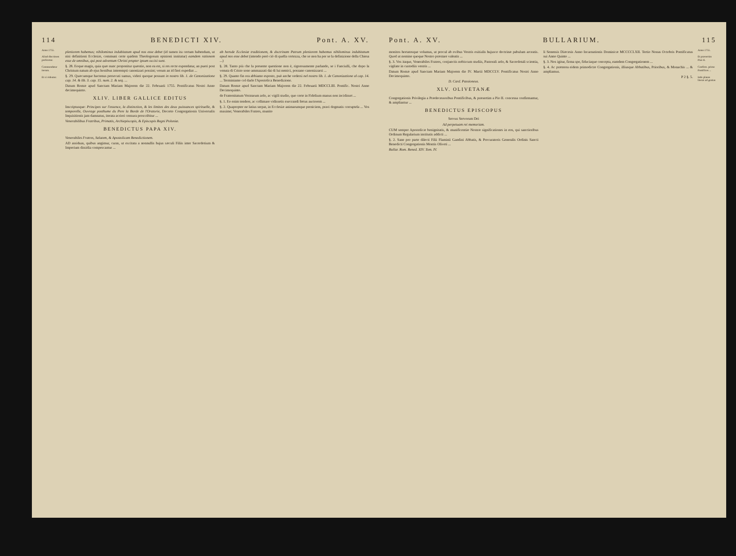114 BENEDICTI XIV. Pont. A. XV.
Anno 1755.
Aliud discrimen proferetur.
Commendatur iterum.
Et si videatur.
pleniorem habemus; nihilominus indubitatum apud nos esse debet (id tamen ita certum habendum, ut nisi definitioni Ecclesiæ, communi certe quidem Theologorum opinioni innitatur) eamdem rationem esse de omnibus, qui post adventum Christi propter ipsum occisi sunt.
§. 28. Eoque magis, quia quæ nunc proponitur quæstio, non ea est, si res recte expendatur, an pueri post Christum natum ab ejus hostibus interempti canonizari possint; verum an id fieri expediat ...
§. 29. Quæcumque hactenus persecuti sumus, videri quoque possunt in nostro lib. 1. de Canonizatione cap. 14. & lib. 3. cap. 15. num. 2. & seq. ...
Datum Romæ apud Sanctam Mariam Majorem die 22. Februarii 1755. Pontificatus Nostri Anno decimoquinto.
XLIV. LIBER GALLICE EDITUS
Inscriptusque: Principes sur l'essence, la distinction, & les limites des deux puissances spirituelle, & temporelle, Ouvrage posthume du Pere la Borde de l'Oratorie, Decreto Congregationis Universalis Inquisitionis jam damnatus, iterata acriori censura proscribitur ...
Venerabilibus Fratribus, Primatis, Archiepiscopis, & Episcopis Regni Poloniæ.
BENEDICTUS PAPA XIV.
Venerabiles Fratres, Salutem, & Apostolicam Benedictionem.
AD assiduas, quibus angimur, curas, ut excitata a nonnullis hujus sæculi Filiis inter Sacerdotium & Imperium dissidia compescantur ...
ab herode Ecclesiæ traditionem, & doctrinam Patrum pleniorem habemus nihilominus indubitatum apud nos esse debet (intendo però ciò di quella certezza, che se non ha per se la definizione della Chiesa ...)
§. 28. Tanto più che la presente questione non è, rigorosamente parlando, se i Fanciulli, che dopo la venuta di Cristo sono ammazzati dai di lui nemici, possano canonizzarsi ...
§. 29. Quanto fin ora abbiamo esposto, può anche vedersi nel nostro lib. 1. de Canonizatione al cap. 14. ... Terminiamo col darle l'Apostolica Benedizione.
Datum Romæ apud Sanctam Mariam Majorem die 22. Februarii MDCCLIII. Pontific. Nostri Anno Decimoquinto.
de Fraternitatum Vestrarum zelo, ac vigili studio, quo certe in Fidelium manus non incidisset ...
§. 1. Eo enim tendere, ac collimare vidissetis execrandi fœtus auctorem ...
§. 2. Quapropter ne latius serpat, in Ecclesiæ animarumque perniciem, pravi dogmatis corruptela ... Vos maxime; Venerabiles Fratres, munito
Pont. A. XV. BULLARIUM. 115
monitos hortatosque volumus, ut procul ab ovibus Vestris exitialis hujusce doctrinæ pabulum arceatis. Quod ut nomine quoque Nostro præstare valeatis ...
§. 3. Vos itaque, Venerabiles Fratres, conjunctis nobiscum studiis, Pastorali zelo, & Sacerdotali scientia, vigilate in custodiis vestris ...
Datum Romæ apud Sanctam Mariam Majorem die IV. Martii MDCCLV. Pontificatus Nostri Anno Decimoquinto.
D. Card. Passioneus.
XLV. OLIVETANÆ
Congregationis Privilegia a Prædecessoribus Pontificibus, & præsertim a Pio II. concessa confirmantur, & ampliantur ...
BENEDICTUS EPISCOPUS
Servus Servorum Dei
Ad perpetuam rei memoriam.
CUM semper Apostolicæ benignitatis, & munificentiæ Nostræ significationes in eos, qui sanctioribus Ordinum Regularium institutis addicti ...
§. 2. Sane pro parte dilecti Filii Flaminii Gandini Abbatis, & Procuratoris Generalis Ordinis Sancti Benedicti Congregationis Montis Oliveti ...
Bullar. Rom. Bened. XIV. Tom. IV.
li Senensis Diæcesis Anno Incarnationis Dominicæ MCCCCLXII. Tertio Nonas Octobris Pontificatus sui Anno Quinto ...
§. 3. Nos igitur, firma spe, fiduciaque concepta, eamdem Congregationem ...
§. 4. Ac præterea eidem primodictæ Congregationis, illiusque Abbatibus, Prioribus, & Monachis ... & ampliamus.
P 2 §. 5.
Anno 1755.
Et præsertim Pius II.
Confirm. primo Pontifices ...
Inde planas literas ad gratias